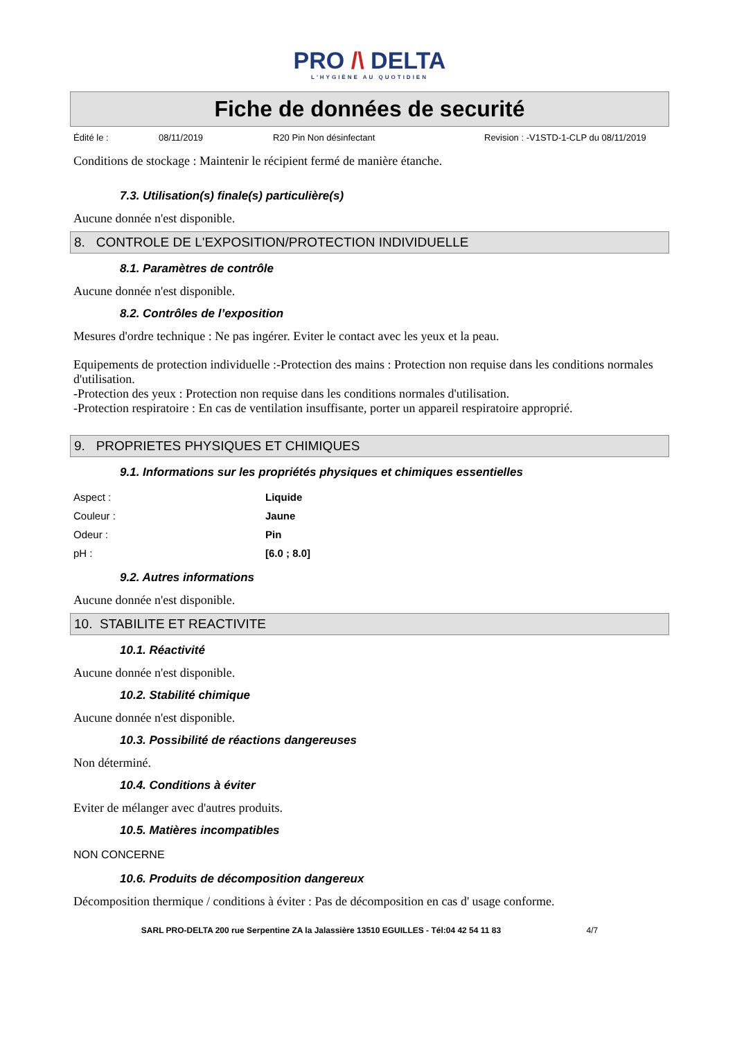PRO /\ DELTA
L'HYGIÈNE AU QUOTIDIEN
Fiche de données de securité
Édité le : 08/11/2019 R20 Pin Non désinfectant Revision : -V1STD-1-CLP du 08/11/2019
Conditions de stockage : Maintenir le récipient fermé de manière étanche.
7.3. Utilisation(s) finale(s) particulière(s)
Aucune donnée n'est disponible.
8. CONTROLE DE L'EXPOSITION/PROTECTION INDIVIDUELLE
8.1. Paramètres de contrôle
Aucune donnée n'est disponible.
8.2. Contrôles de l’exposition
Mesures d'ordre technique : Ne pas ingérer. Eviter le contact avec les yeux et la peau.
Equipements de protection individuelle :-Protection des mains : Protection non requise dans les conditions normales d'utilisation.
-Protection des yeux : Protection non requise dans les conditions normales d'utilisation.
-Protection respiratoire : En cas de ventilation insuffisante, porter un appareil respiratoire approprié.
9. PROPRIETES PHYSIQUES ET CHIMIQUES
9.1. Informations sur les propriétés physiques et chimiques essentielles
| Aspect : | Liquide |
| Couleur : | Jaune |
| Odeur : | Pin |
| pH : | [6.0 ; 8.0] |
9.2. Autres informations
Aucune donnée n'est disponible.
10. STABILITE ET REACTIVITE
10.1. Réactivité
Aucune donnée n'est disponible.
10.2. Stabilité chimique
Aucune donnée n'est disponible.
10.3. Possibilité de réactions dangereuses
Non déterminé.
10.4. Conditions à éviter
Eviter de mélanger avec d'autres produits.
10.5. Matières incompatibles
NON CONCERNE
10.6. Produits de décomposition dangereux
Décomposition thermique / conditions à éviter : Pas de décomposition en cas d' usage conforme.
SARL PRO-DELTA 200 rue Serpentine ZA la Jalassière 13510 EGUILLES - Tél:04 42 54 11 83 4/7